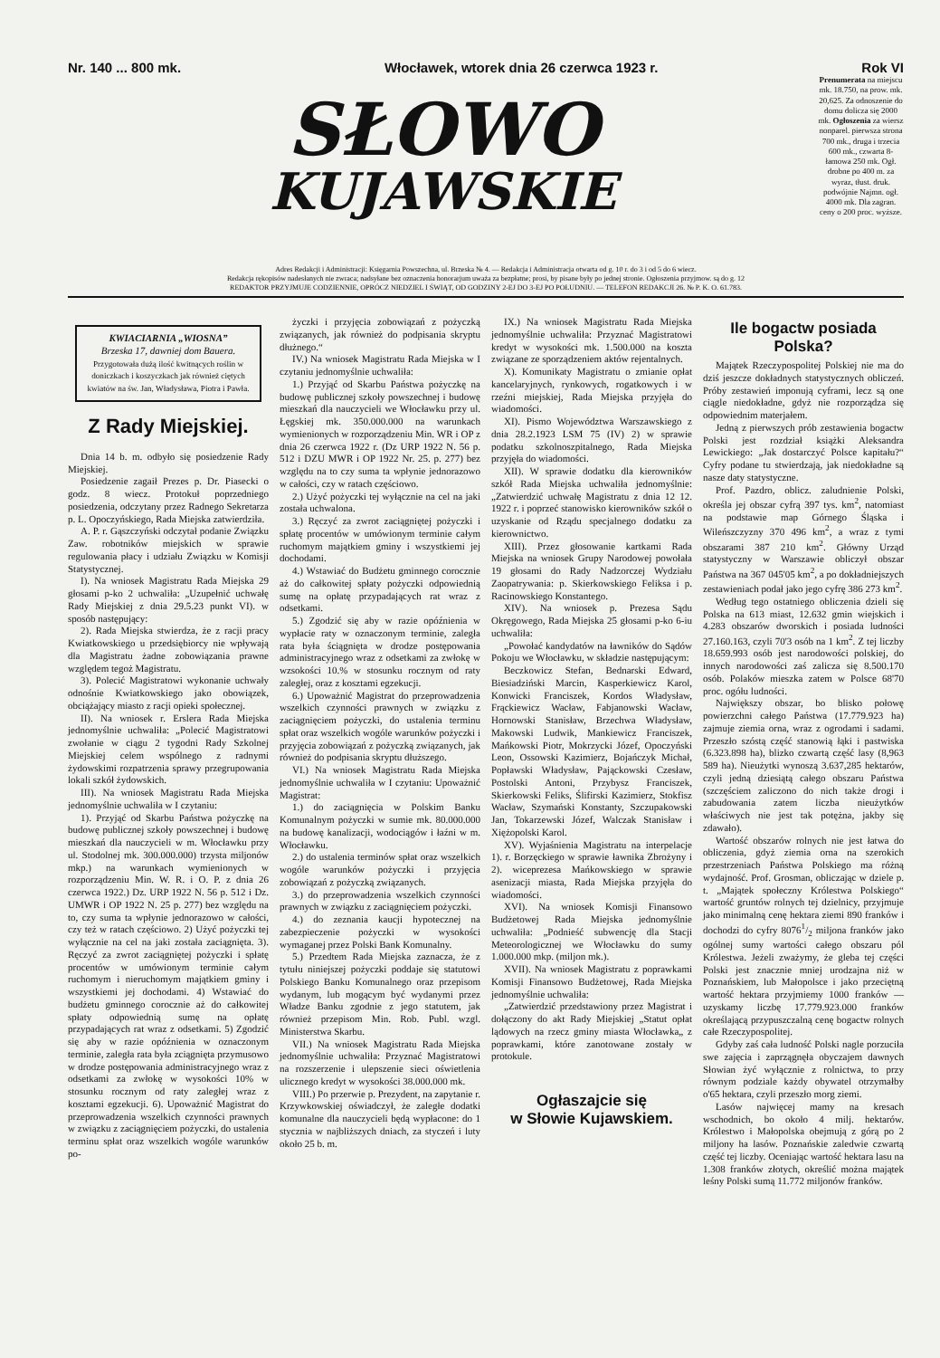Nr. 140 ... 800 mk. Włocławek, wtorek dnia 26 czerwca 1923 r. Rok VI
SŁOWO
KUJAWSKIE
Prenumerata na miejscu mk. 18.750, na prow. mk. 20,625. Za odnoszenie do domu dolicza się 2000 mk. Ogłoszenia za wiersz nonparel. pierwsza strona 700 mk., druga i trzecia 600 mk., czwarta 8-łamowa 250 mk. Ogł. drobne po 400 m. za wyraz, tłust. druk. podwójnie Najmn. ogł. 4000 mk. Dla zagran. ceny o 200 proc. wyższe.
Adres Redakcji i Administracji: Księgarnia Powszechna, ul. Brzeska № 4. — Redakcja i Administracja otwarta od g. 10 r. do 3 i od 5 do 6 wiecz.
Redakcja rękopisów nadesłanych nie zwraca; nadsyłane bez oznaczenia honorarjum uważa za bezpłatne; prosi, by pisane były po jednej stronie. Ogłoszenia przyjmow. są do g. 12
REDAKTOR PRZYJMUJE CODZIENNIE, OPRÓCZ NIEDZIEL I ŚWIĄT, OD GODZINY 2-EJ DO 3-EJ PO POŁUDNIU. — TELEFON REDAKCJI 26. № P. K. O. 61.783.
KWIACIARNIA „WIOSNA”
Brzeska 17, dawniej dom Bauera.
Przygotowała dużą ilość kwitnących roślin w doniczkach i koszyczkach jak również ciętych kwiatów na św. Jan, Władysława, Piotra i Pawła.
Z Rady Miejskiej.
Dnia 14 b. m. odbyło się posiedzenie Rady Miejskiej.
Posiedzenie zagaił Prezes p. Dr. Piasecki o godz. 8 wiecz. Protokuł poprzedniego posiedzenia, odczytany przez Radnego Sekretarza p. L. Opoczyńskiego, Rada Miejska zatwierdziła.
A. P. r. Gąszczyński odczytał podanie Związku Zaw. robotników miejskich w sprawie regulowania płacy i udziału Związku w Komisji Statystycznej.
I). Na wniosek Magistratu Rada Miejska 29 głosami p-ko 2 uchwaliła: „Uzupełnić uchwałę Rady Miejskiej z dnia 29.5.23 punkt VI). w sposób następujący:
2). Rada Miejska stwierdza, że z racji pracy Kwiatkowskiego u przedsiębiorcy nie wpływają dla Magistratu żadne zobowiązania prawne względem tegoż Magistratu.
3). Polecić Magistratowi wykonanie uchwały odnośnie Kwiatkowskiego jako obowiązek, obciążający miasto z racji opieki społecznej.
II). Na wniosek r. Erslera Rada Miejska jednomyślnie uchwaliła: „Polecić Magistratowi zwołanie w ciągu 2 tygodni Rady Szkolnej Miejskiej celem wspólnego z radnymi żydowskimi rozpatrzenia sprawy przegrupowania lokali szkół żydowskich.
III). Na wniosek Magistratu Rada Miejska jednomyślnie uchwaliła w I czytaniu:
1). Przyjąć od Skarbu Państwa pożyczkę na budowę publicznej szkoły powszechnej i budowę mieszkań dla nauczycieli w m. Włocławku przy ul. Stodolnej mk. 300.000.000) trzysta miljonów mkp.) na warunkach wymienionych w rozporządzeniu Min. W. R. i O. P. z dnia 26 czerwca 1922.) Dz. URP 1922 N. 56 p. 512 i Dz. UMWR i OP 1922 N. 25 p. 277) bez względu na to, czy suma ta wpłynie jednorazowo w całości, czy też w ratach częściowo. 2) Użyć pożyczki tej wyłącznie na cel na jaki została zaciągnięta. 3). Ręczyć za zwrot zaciągniętej pożyczki i spłatę procentów w umówionym terminie całym ruchomym i nieruchomym majątkiem gminy i wszystkiemi jej dochodami. 4) Wstawiać do budżetu gminnego corocznie aż do całkowitej spłaty odpowiednią sumę na opłatę przypadających rat wraz z odsetkami. 5) Zgodzić się aby w razie opóźnienia w oznaczonym terminie, zaległa rata była zciągnięta przymusowo w drodze postępowania administracyjnego wraz z odsetkami za zwłokę w wysokości 10% w stosunku rocznym od raty zaległej wraz z kosztami egzekucji. 6). Upoważnić Magistrat do przeprowadzenia wszelkich czynności prawnych w związku z zaciągnięciem pożyczki, do ustalenia terminu spłat oraz wszelkich wogóle warunków po-
życzki i przyjęcia zobowiązań z pożyczką związanych, jak również do podpisania skryptu dłużnego.“
IV.) Na wniosek Magistratu Rada Miejska w I czytaniu jednomyślnie uchwaliła:
1.) Przyjąć od Skarbu Państwa pożyczkę na budowę publicznej szkoły powszechnej i budowę mieszkań dla nauczycieli we Włocławku przy ul. Łęgskiej mk. 350.000.000 na warunkach wymienionych w rozporządzeniu Min. WR i OP z dnia 26 czerwca 1922 r. (Dz URP 1922 N. 56 p. 512 i DZU MWR i OP 1922 Nr. 25. p. 277) bez względu na to czy suma ta wpłynie jednorazowo w całości, czy w ratach częściowo.
2.) Użyć pożyczki tej wyłącznie na cel na jaki została uchwalona.
3.) Ręczyć za zwrot zaciągniętej pożyczki i spłatę procentów w umówionym terminie całym ruchomym majątkiem gminy i wszystkiemi jej dochodami.
4.) Wstawiać do Budżetu gminnego corocznie aż do całkowitej spłaty pożyczki odpowiednią sumę na opłatę przypadających rat wraz z odsetkami.
5.) Zgodzić się aby w razie opóźnienia w wypłacie raty w oznaczonym terminie, zaległa rata była ściągnięta w drodze postępowania administracyjnego wraz z odsetkami za zwłokę w wzsokości 10.% w stosunku rocznym od raty zaległej, oraz z kosztami egzekucji.
6.) Upoważnić Magistrat do przeprowadzenia wszelkich czynności prawnych w związku z zaciągnięciem pożyczki, do ustalenia terminu spłat oraz wszelkich wogóle warunków pożyczki i przyjęcia zobowiązań z pożyczką związanych, jak również do podpisania skryptu dłuższego.
VI.) Na wniosek Magistratu Rada Miejska jednomyślnie uchwaliła w I czytaniu: Upoważnić Magistrat:
1.) do zaciągnięcia w Polskim Banku Komunalnym pożyczki w sumie mk. 80.000.000 na budowę kanalizacji, wodociągów i łaźni w m. Włocławku.
2.) do ustalenia terminów spłat oraz wszelkich wogóle warunków pożyczki i przyjęcia zobowiązań z pożyczką związanych.
3.) do przeprowadzenia wszelkich czynności prawnych w związku z zaciągnięciem pożyczki.
4.) do zeznania kaucji hypotecznej na zabezpieczenie pożyczki w wysokości wymaganej przez Polski Bank Komunalny.
5.) Przedtem Rada Miejska zaznacza, że z tytułu niniejszej pożyczki poddaje się statutowi Polskiego Banku Komunalnego oraz przepisom wydanym, lub mogącym być wydanymi przez Władze Banku zgodnie z jego statutem, jak również przepisom Min. Rob. Publ. wzgl. Ministerstwa Skarbu.
VII.) Na wniosek Magistratu Rada Miejska jednomyślnie uchwaliła: Przyznać Magistratowi na rozszerzenie i ulepszenie sieci oświetlenia ulicznego kredyt w wysokości 38.000.000 mk.
VIII.) Po przerwie p. Prezydent, na zapytanie r. Krzywkowskiej oświadczył, że zaległe dodatki komunalne dla nauczycieli będą wypłacone: do 1 stycznia w najbliższych dniach, za styczeń i luty około 25 b. m.
IX.) Na wniosek Magistratu Rada Miejska jednomyślnie uchwaliła: Przyznać Magistratowi kredyt w wysokości mk. 1.500.000 na koszta związane ze sporządzeniem aktów rejentalnych.
X). Komunikaty Magistratu o zmianie opłat kancelaryjnych, rynkowych, rogatkowych i w rzeźni miejskiej, Rada Miejska przyjęła do wiadomości.
XI). Pismo Województwa Warszawskiego z dnia 28.2.1923 LSM 75 (IV) 2) w sprawie podatku szkolnoszpitalnego, Rada Miejska przyjęła do wiadomości.
XII). W sprawie dodatku dla kierowników szkół Rada Miejska uchwaliła jednomyślnie: „Zatwierdzić uchwałę Magistratu z dnia 12 12. 1922 r. i poprzeć stanowisko kierowników szkół o uzyskanie od Rządu specjalnego dodatku za kierownictwo.
XIII). Przez głosowanie kartkami Rada Miejska na wniosek Grupy Narodowej powołała 19 głosami do Rady Nadzorczej Wydziału Zaopatrywania: p. Skierkowskiego Feliksa i p. Racinowskiego Konstantego.
XIV). Na wniosek p. Prezesa Sądu Okręgowego, Rada Miejska 25 głosami p-ko 6-iu uchwaliła:
„Powołać kandydatów na ławników do Sądów Pokoju we Włocławku, w składzie następującym:
Beczkowicz Stefan, Bednarski Edward, Biesiadziński Marcin, Kasperkiewicz Karol, Konwicki Franciszek, Kordos Władysław, Frąckiewicz Wacław, Fabjanowski Wacław, Hornowski Stanisław, Brzechwa Władysław, Makowski Ludwik, Mankiewicz Franciszek, Mańkowski Piotr, Mokrzycki Józef, Opoczyński Leon, Ossowski Kazimierz, Bojańczyk Michał, Popławski Władysław, Pająckowski Czesław, Postolski Antoni, Przybysz Franciszek, Skierkowski Feliks, Ślifirski Kazimierz, Stokfisz Wacław, Szymański Konstanty, Szczupakowski Jan, Tokarzewski Józef, Walczak Stanisław i Xiężopolski Karol.
XV). Wyjaśnienia Magistratu na interpelacje 1). r. Borzęckiego w sprawie ławnika Zbrożyny i 2). wiceprezesa Mańkowskiego w sprawie asenizacji miasta, Rada Miejska przyjęła do wiadomości.
XVI). Na wniosek Komisji Finansowo Budżetowej Rada Miejska jednomyślnie uchwaliła: „Podnieść subwencję dla Stacji Meteorologicznej we Włocławku do sumy 1.000.000 mkp. (miljon mk.).
XVII). Na wniosek Magistratu z poprawkami Komisji Finansowo Budżetowej, Rada Miejska jednomyślnie uchwaliła:
„Zatwierdzić przedstawiony przez Magistrat i dołączony do akt Rady Miejskiej „Statut opłat lądowych na rzecz gminy miasta Włocławka„ z poprawkami, które zanotowane zostały w protokule.
Ogłaszajcie się
w Słowie Kujawskiem.
Ile bogactw posiada Polska?
Majątek Rzeczypospolitej Polskiej nie ma do dziś jeszcze dokładnych statystycznych obliczeń. Próby zestawień imponują cyframi, lecz są one ciągle niedokładne, gdyż nie rozporządza się odpowiednim materjałem.
Jedną z pierwszych prób zestawienia bogactw Polski jest rozdział książki Aleksandra Lewickiego: „Jak dostarczyć Polsce kapitału?“ Cyfry podane tu stwierdzają, jak niedokładne są nasze daty statystyczne.
Prof. Pazdro, oblicz. zaludnienie Polski, określa jej obszar cyfrą 397 tys. km<sup>2</sup>, natomiast na podstawie map Górnego Śląska i Wileńszczyzny 370 496 km<sup>2</sup>, a wraz z tymi obszarami 387 210 km<sup>2</sup>. Główny Urząd statystyczny w Warszawie obliczył obszar Państwa na 367 045'05 km<sup>2</sup>, a po dokładniejszych zestawieniach podał jako jego cyfrę 386 273 km<sup>2</sup>.
Według tego ostatniego obliczenia dzieli się Polska na 613 miast, 12.632 gmin wiejskich i 4.283 obszarów dworskich i posiada ludności 27.160.163, czyli 70'3 osób na 1 km<sup>2</sup>. Z tej liczby 18.659.993 osób jest narodowości polskiej, do innych narodowości zaś zalicza się 8.500.170 osób. Polaków mieszka zatem w Polsce 68'70 proc. ogółu ludności.
Największy obszar, bo blisko połowę powierzchni całego Państwa (17.779.923 ha) zajmuje ziemia orna, wraz z ogrodami i sadami. Przeszło szóstą część stanowią łąki i pastwiska (6.323.898 ha), blizko czwartą część lasy (8,963 589 ha). Nieużytki wynoszą 3.637,285 hektarów, czyli jedną dziesiątą całego obszaru Państwa (szczęściem zaliczono do nich także drogi i zabudowania zatem liczba nieużytków właściwych nie jest tak potężna, jakby się zdawało).
Wartość obszarów rolnych nie jest łatwa do obliczenia, gdyż ziemia orna na szerokich przestrzeniach Państwa Polskiego ma różną wydajność. Prof. Grosman, obliczając w dziele p. t. „Majątek społeczny Królestwa Polskiego“ wartość gruntów rolnych tej dzielnicy, przyjmuje jako minimalną cenę hektara ziemi 890 franków i dochodzi do cyfry 80761/2 miljona franków jako ogólnej sumy wartości całego obszaru pól Królestwa. Jeżeli zważymy, że gleba tej części Polski jest znacznie mniej urodzajna niż w Poznańskiem, lub Małopolsce i jako przeciętną wartość hektara przyjmiemy 1000 franków — uzyskamy liczbę 17.779.923.000 franków określającą przypuszczalną cenę bogactw rolnych całe Rzeczypospolitej.
Gdyby zaś cała ludność Polski nagle porzuciła swe zajęcia i zaprzągnęła obyczajem dawnych Słowian żyć wyłącznie z rolnictwa, to przy równym podziale każdy obywatel otrzymałby o'65 hektara, czyli przeszło morg ziemi.
Lasów najwięcej mamy na kresach wschodnich, bo około 4 milj. hektarów. Królestwo i Małopolska obejmują z górą po 2 miljony ha lasów. Poznańskie zaledwie czwartą część tej liczby. Oceniając wartość hektara lasu na 1.308 franków złotych, określić można majątek leśny Polski sumą 11.772 miljonów franków.